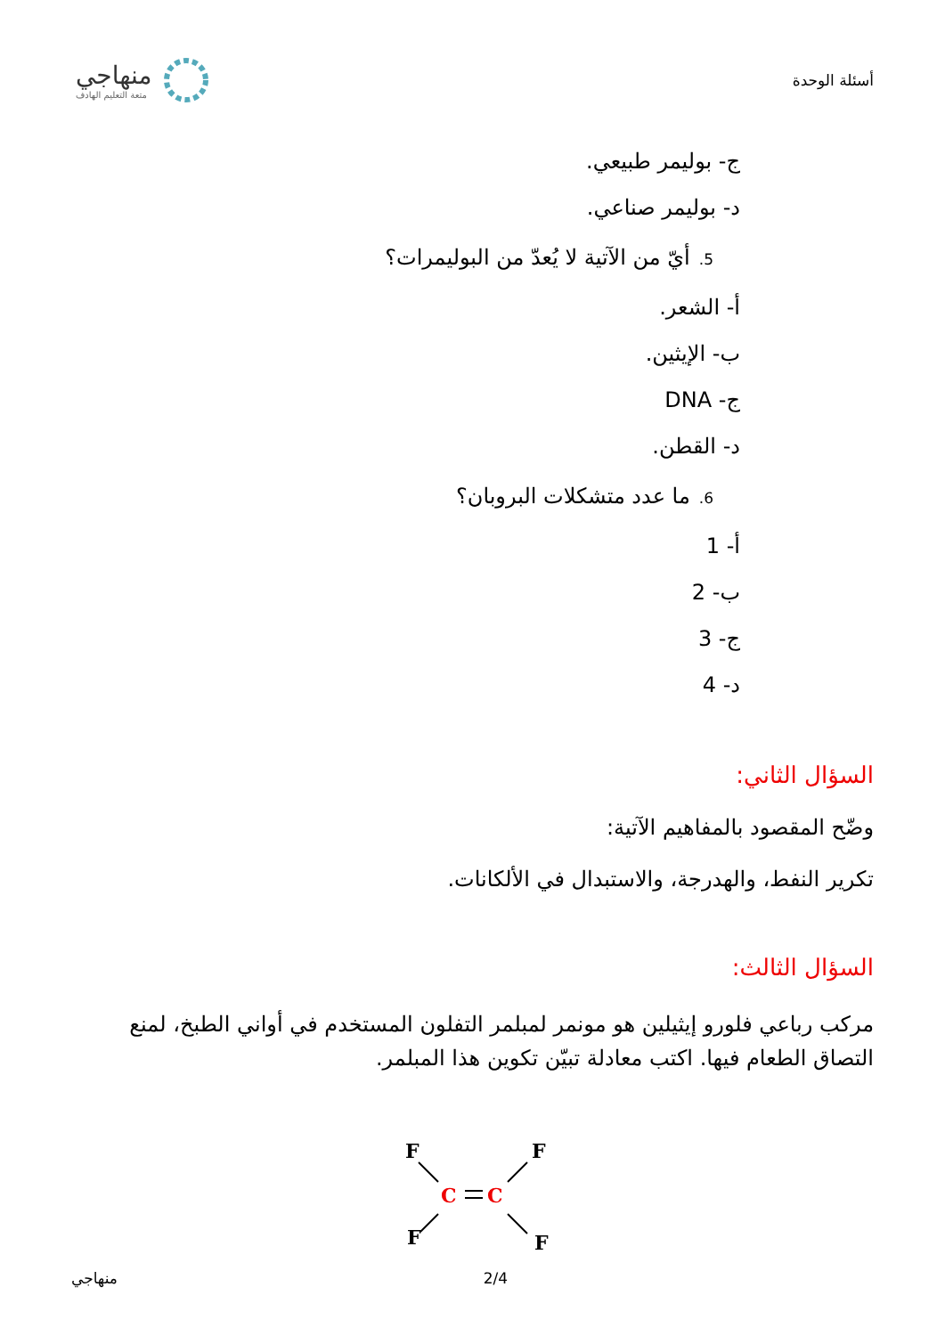أسئلة الوحدة
منهاجي
متعة التعليم الهادف
ج- بوليمر طبيعي.
د- بوليمر صناعي.
5. أيّ من الآتية لا يُعدّ من البوليمرات؟
أ- الشعر.
ب- الإيثين.
ج- DNA
د- القطن.
6. ما عدد متشكلات البروبان؟
أ- 1
ب- 2
ج- 3
د- 4
السؤال الثاني:
وضّح المقصود بالمفاهيم الآتية:
تكرير النفط، والهدرجة، والاستبدال في الألكانات.
السؤال الثالث:
مركب رباعي فلورو إيثيلين هو مونمر لمبلمر التفلون المستخدم في أواني الطبخ، لمنع التصاق الطعام فيها. اكتب معادلة تبيّن تكوين هذا المبلمر.
F
F
F
F
C
C
منهاجي 2/4